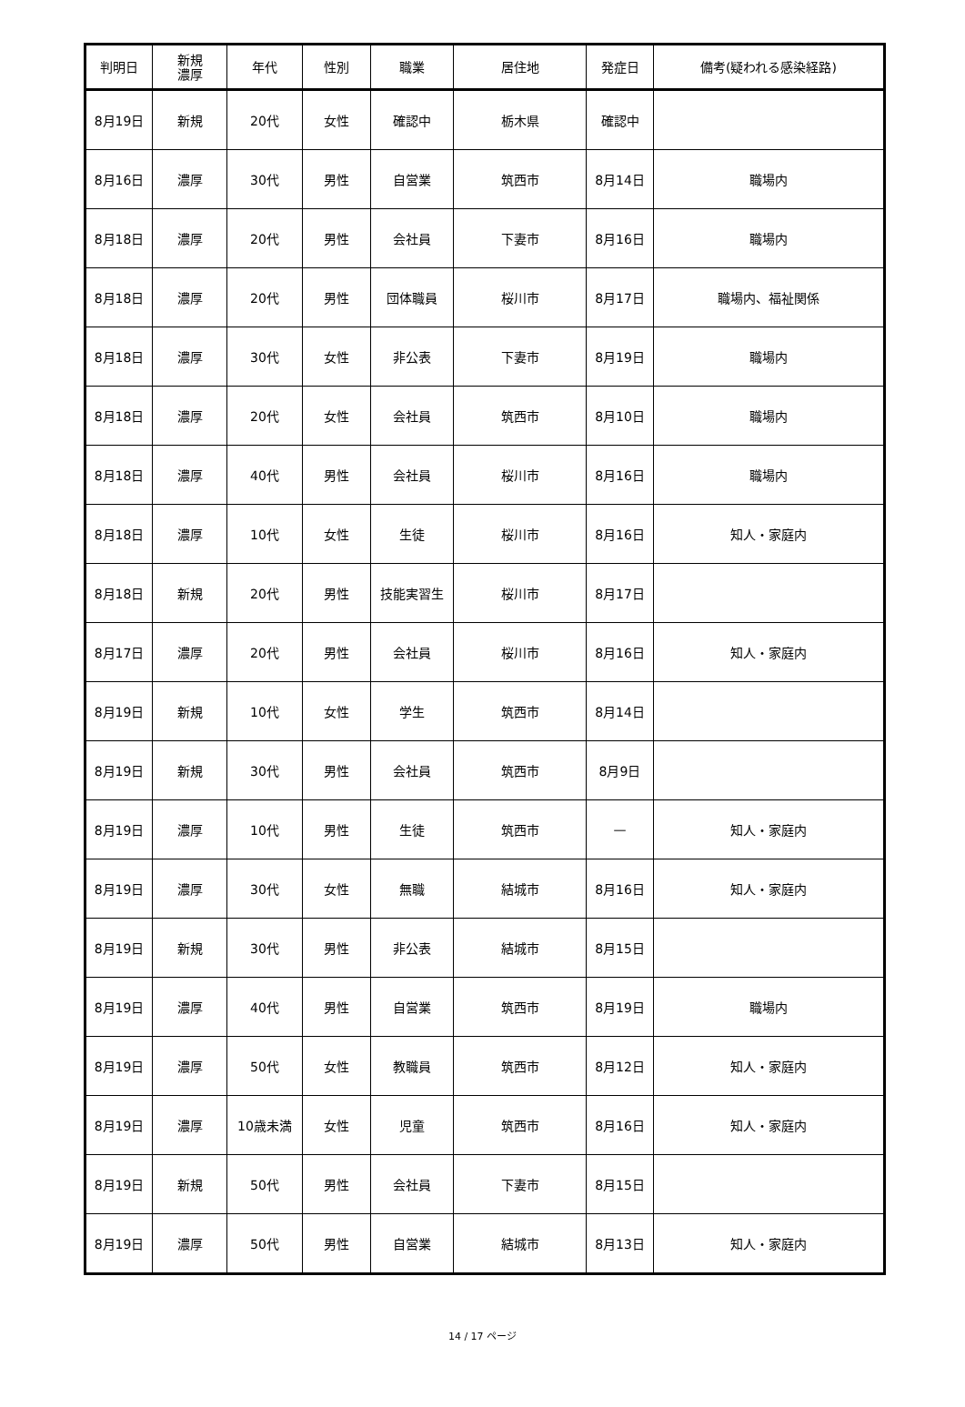| 判明日 | 新規 濃厚 | 年代 | 性別 | 職業 | 居住地 | 発症日 | 備考(疑われる感染経路) |
| --- | --- | --- | --- | --- | --- | --- | --- |
| 8月19日 | 新規 | 20代 | 女性 | 確認中 | 栃木県 | 確認中 | |
| 8月16日 | 濃厚 | 30代 | 男性 | 自営業 | 筑西市 | 8月14日 | 職場内 |
| 8月18日 | 濃厚 | 20代 | 男性 | 会社員 | 下妻市 | 8月16日 | 職場内 |
| 8月18日 | 濃厚 | 20代 | 男性 | 団体職員 | 桜川市 | 8月17日 | 職場内、福祉関係 |
| 8月18日 | 濃厚 | 30代 | 女性 | 非公表 | 下妻市 | 8月19日 | 職場内 |
| 8月18日 | 濃厚 | 20代 | 女性 | 会社員 | 筑西市 | 8月10日 | 職場内 |
| 8月18日 | 濃厚 | 40代 | 男性 | 会社員 | 桜川市 | 8月16日 | 職場内 |
| 8月18日 | 濃厚 | 10代 | 女性 | 生徒 | 桜川市 | 8月16日 | 知人・家庭内 |
| 8月18日 | 新規 | 20代 | 男性 | 技能実習生 | 桜川市 | 8月17日 | |
| 8月17日 | 濃厚 | 20代 | 男性 | 会社員 | 桜川市 | 8月16日 | 知人・家庭内 |
| 8月19日 | 新規 | 10代 | 女性 | 学生 | 筑西市 | 8月14日 | |
| 8月19日 | 新規 | 30代 | 男性 | 会社員 | 筑西市 | 8月9日 | |
| 8月19日 | 濃厚 | 10代 | 男性 | 生徒 | 筑西市 | — | 知人・家庭内 |
| 8月19日 | 濃厚 | 30代 | 女性 | 無職 | 結城市 | 8月16日 | 知人・家庭内 |
| 8月19日 | 新規 | 30代 | 男性 | 非公表 | 結城市 | 8月15日 | |
| 8月19日 | 濃厚 | 40代 | 男性 | 自営業 | 筑西市 | 8月19日 | 職場内 |
| 8月19日 | 濃厚 | 50代 | 女性 | 教職員 | 筑西市 | 8月12日 | 知人・家庭内 |
| 8月19日 | 濃厚 | 10歳未満 | 女性 | 児童 | 筑西市 | 8月16日 | 知人・家庭内 |
| 8月19日 | 新規 | 50代 | 男性 | 会社員 | 下妻市 | 8月15日 | |
| 8月19日 | 濃厚 | 50代 | 男性 | 自営業 | 結城市 | 8月13日 | 知人・家庭内 |
14 / 17 ページ